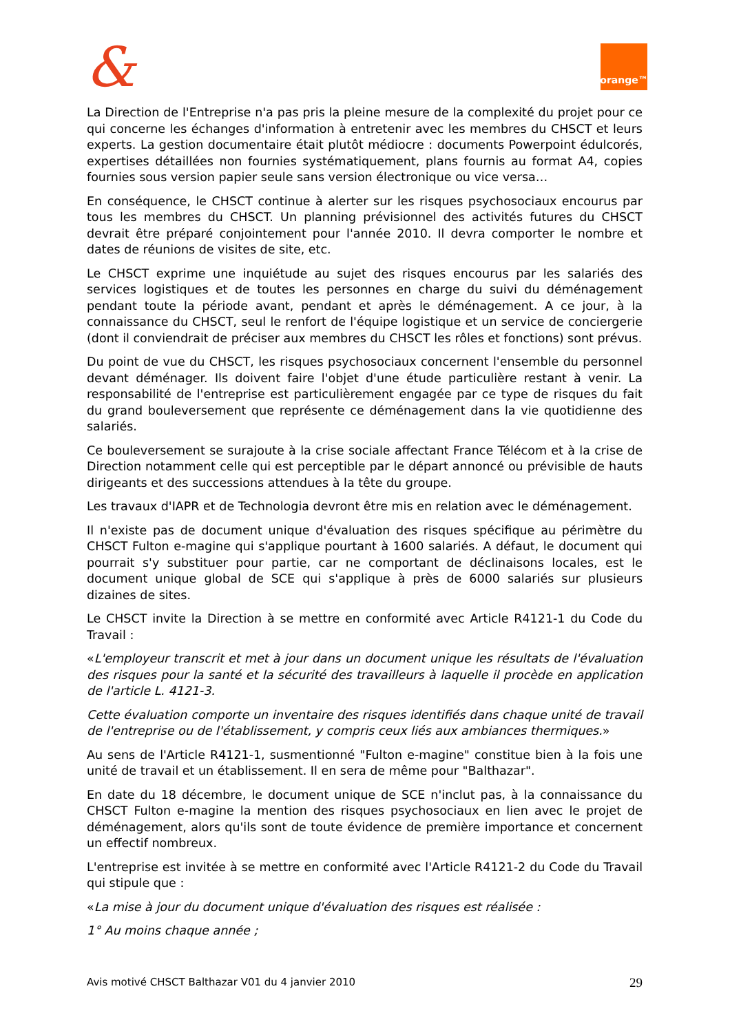& orange™
La Direction de l'Entreprise n'a pas pris la pleine mesure de la complexité du projet pour ce qui concerne les échanges d'information à entretenir avec les membres du CHSCT et leurs experts. La gestion documentaire était plutôt médiocre : documents Powerpoint édulcorés, expertises détaillées non fournies systématiquement, plans fournis au format A4, copies fournies sous version papier seule sans version électronique ou vice versa…
En conséquence, le CHSCT continue à alerter sur les risques psychosociaux encourus par tous les membres du CHSCT. Un planning prévisionnel des activités futures du CHSCT devrait être préparé conjointement pour l'année 2010. Il devra comporter le nombre et dates de réunions de visites de site, etc.
Le CHSCT exprime une inquiétude au sujet des risques encourus par les salariés des services logistiques et de toutes les personnes en charge du suivi du déménagement pendant toute la période avant, pendant et après le déménagement. A ce jour, à la connaissance du CHSCT, seul le renfort de l'équipe logistique et un service de conciergerie (dont il conviendrait de préciser aux membres du CHSCT les rôles et fonctions) sont prévus.
Du point de vue du CHSCT, les risques psychosociaux concernent l'ensemble du personnel devant déménager. Ils doivent faire l'objet d'une étude particulière restant à venir. La responsabilité de l'entreprise est particulièrement engagée par ce type de risques du fait du grand bouleversement que représente ce déménagement dans la vie quotidienne des salariés.
Ce bouleversement se surajoute à la crise sociale affectant France Télécom et à la crise de Direction notamment celle qui est perceptible par le départ annoncé ou prévisible de hauts dirigeants et des successions attendues à la tête du groupe.
Les travaux d'IAPR et de Technologia devront être mis en relation avec le déménagement.
Il n'existe pas de document unique d'évaluation des risques spécifique au périmètre du CHSCT Fulton e-magine qui s'applique pourtant à 1600 salariés. A défaut, le document qui pourrait s'y substituer pour partie, car ne comportant de déclinaisons locales, est le document unique global de SCE qui s'applique à près de 6000 salariés sur plusieurs dizaines de sites.
Le CHSCT invite la Direction à se mettre en conformité avec Article R4121-1 du Code du Travail :
«L'employeur transcrit et met à jour dans un document unique les résultats de l'évaluation des risques pour la santé et la sécurité des travailleurs à laquelle il procède en application de l'article L. 4121-3.
Cette évaluation comporte un inventaire des risques identifiés dans chaque unité de travail de l'entreprise ou de l'établissement, y compris ceux liés aux ambiances thermiques.»
Au sens de l'Article R4121-1, susmentionné "Fulton e-magine" constitue bien à la fois une unité de travail et un établissement. Il en sera de même pour "Balthazar".
En date du 18 décembre, le document unique de SCE n'inclut pas, à la connaissance du CHSCT Fulton e-magine la mention des risques psychosociaux en lien avec le projet de déménagement, alors qu'ils sont de toute évidence de première importance et concernent un effectif nombreux.
L'entreprise est invitée à se mettre en conformité avec l'Article R4121-2 du Code du Travail qui stipule que :
«La mise à jour du document unique d'évaluation des risques est réalisée :
1° Au moins chaque année ;
Avis motivé CHSCT Balthazar V01 du 4 janvier 2010 29